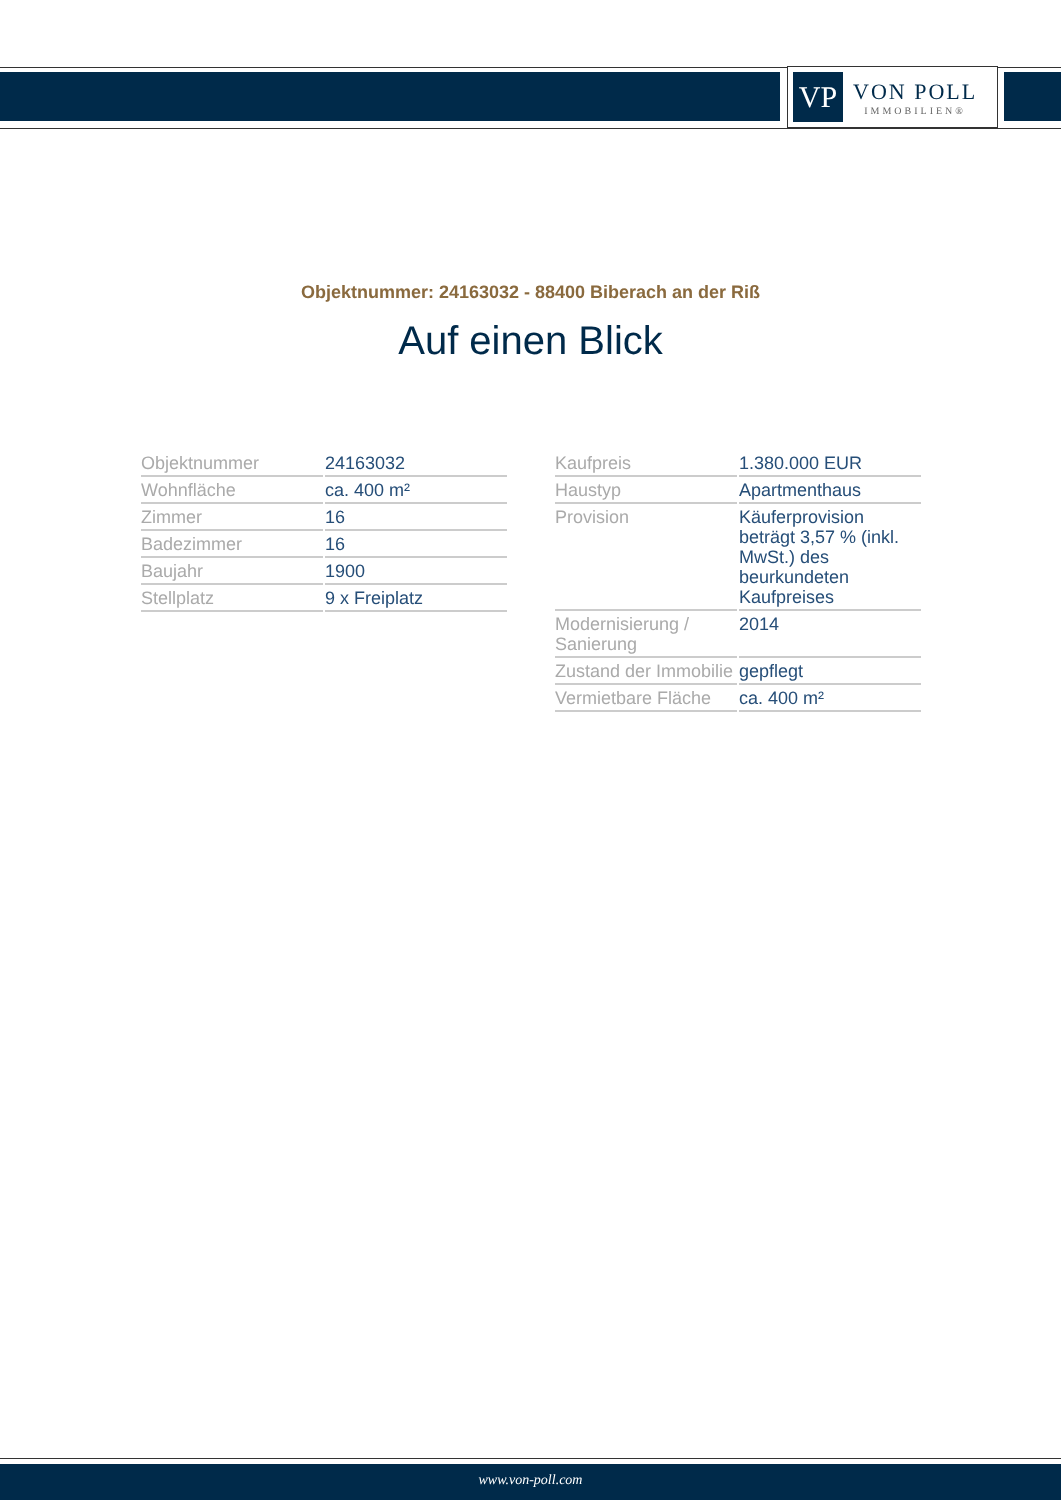VP
VON POLL
IMMOBILIEN®
Objektnummer: 24163032 - 88400 Biberach an der Riß
Auf einen Blick
| Objektnummer | 24163032 |
| Wohnfläche | ca. 400 m² |
| Zimmer | 16 |
| Badezimmer | 16 |
| Baujahr | 1900 |
| Stellplatz | 9 x Freiplatz |
| Kaufpreis | 1.380.000 EUR |
| Haustyp | Apartmenthaus |
| Provision | Käuferprovision beträgt 3,57 % (inkl. MwSt.) des beurkundeten Kaufpreises |
| Modernisierung / Sanierung | 2014 |
| Zustand der Immobilie | gepflegt |
| Vermietbare Fläche | ca. 400 m² |
www.von-poll.com